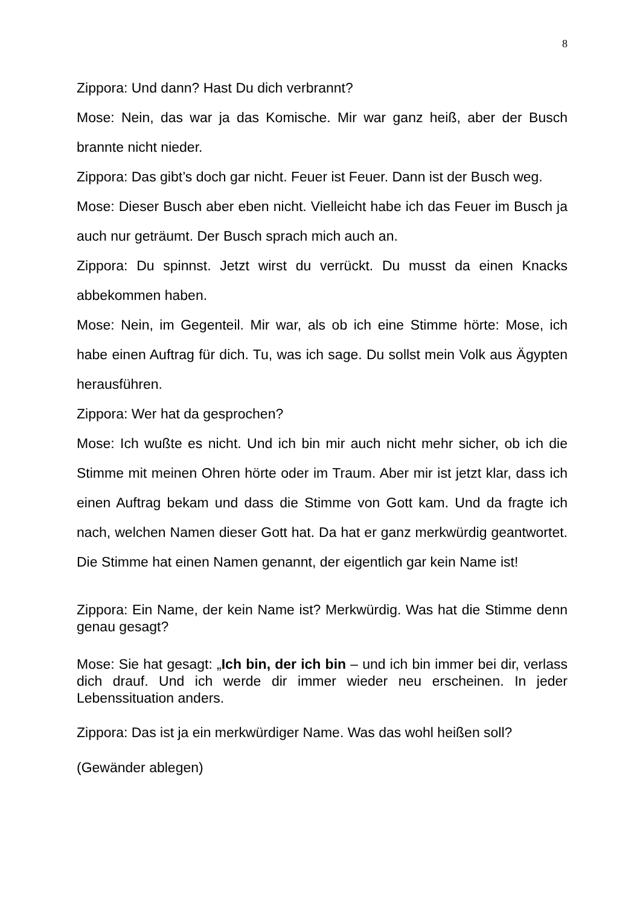8
Zippora: Und dann? Hast Du dich verbrannt?
Mose: Nein, das war ja das Komische. Mir war ganz heiß, aber der Busch brannte nicht nieder.
Zippora: Das gibt’s doch gar nicht. Feuer ist Feuer. Dann ist der Busch weg.
Mose: Dieser Busch aber eben nicht. Vielleicht habe ich das Feuer im Busch ja auch nur geträumt. Der Busch sprach mich auch an.
Zippora: Du spinnst. Jetzt wirst du verrückt. Du musst da einen Knacks abbekommen haben.
Mose: Nein, im Gegenteil. Mir war, als ob ich eine Stimme hörte: Mose, ich habe einen Auftrag für dich. Tu, was ich sage. Du sollst mein Volk aus Ägypten herausführen.
Zippora: Wer hat da gesprochen?
Mose: Ich wußte es nicht. Und ich bin mir auch nicht mehr sicher, ob ich die Stimme mit meinen Ohren hörte oder im Traum. Aber mir ist jetzt klar, dass ich einen Auftrag bekam und dass die Stimme von Gott kam. Und da fragte ich nach, welchen Namen dieser Gott hat. Da hat er ganz merkwürdig geantwortet. Die Stimme hat einen Namen genannt, der eigentlich gar kein Name ist!
Zippora: Ein Name, der kein Name ist? Merkwürdig. Was hat die Stimme denn genau gesagt?
Mose: Sie hat gesagt: „Ich bin, der ich bin – und ich bin immer bei dir, verlass dich drauf. Und ich werde dir immer wieder neu erscheinen. In jeder Lebenssituation anders.
Zippora: Das ist ja ein merkwürdiger Name. Was das wohl heißen soll?
(Gewänder ablegen)